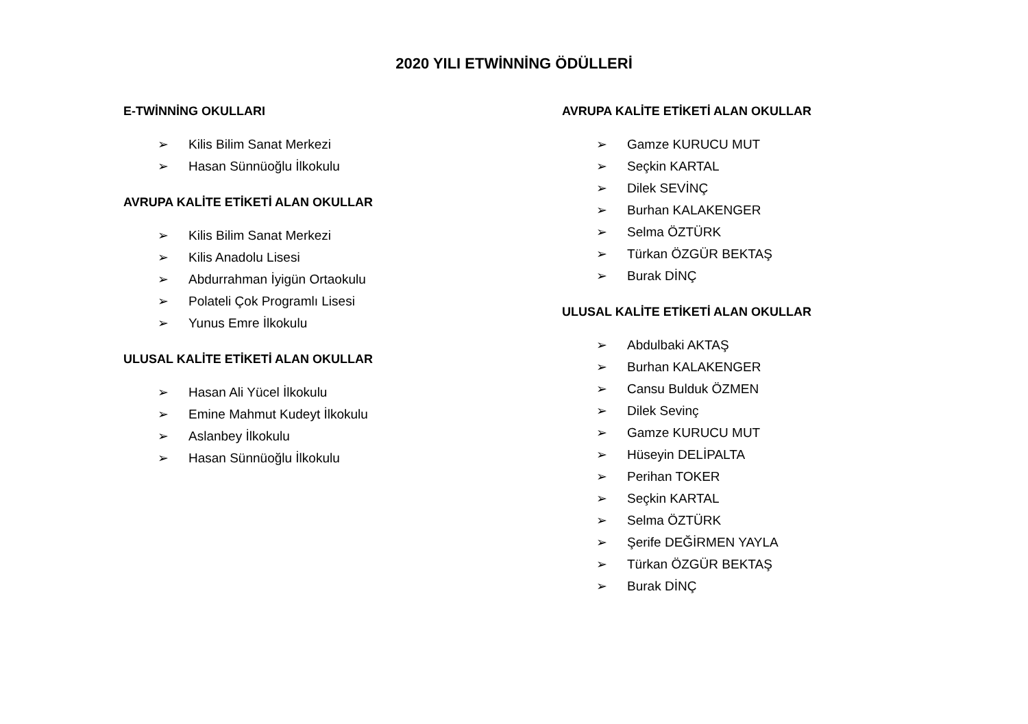2020 YILI ETWİNNİNG ÖDÜLLERİ
E-TWİNNİNG OKULLARI
➢ Kilis Bilim Sanat Merkezi
➢ Hasan Sünnüoğlu İlkokulu
AVRUPA KALİTE ETİKETİ ALAN OKULLAR
➢ Kilis Bilim Sanat Merkezi
➢ Kilis Anadolu Lisesi
➢ Abdurrahman İyigün Ortaokulu
➢ Polateli Çok Programlı Lisesi
➢ Yunus Emre İlkokulu
ULUSAL KALİTE ETİKETİ ALAN OKULLAR
➢ Hasan Ali Yücel İlkokulu
➢ Emine Mahmut Kudeyt İlkokulu
➢ Aslanbey İlkokulu
➢ Hasan Sünnüoğlu İlkokulu
AVRUPA KALİTE ETİKETİ ALAN OKULLAR
➢ Gamze KURUCU MUT
➢ Seçkin KARTAL
➢ Dilek SEVİNÇ
➢ Burhan KALAKENGER
➢ Selma ÖZTÜRK
➢ Türkan ÖZGÜR BEKTAŞ
➢ Burak DİNÇ
ULUSAL KALİTE ETİKETİ ALAN OKULLAR
➢ Abdulbaki AKTAŞ
➢ Burhan KALAKENGER
➢ Cansu Bulduk ÖZMEN
➢ Dilek Sevinç
➢ Gamze KURUCU MUT
➢ Hüseyin DELİPALTA
➢ Perihan TOKER
➢ Seçkin KARTAL
➢ Selma ÖZTÜRK
➢ Şerife DEĞİRMEN YAYLA
➢ Türkan ÖZGÜR BEKTAŞ
➢ Burak DİNÇ